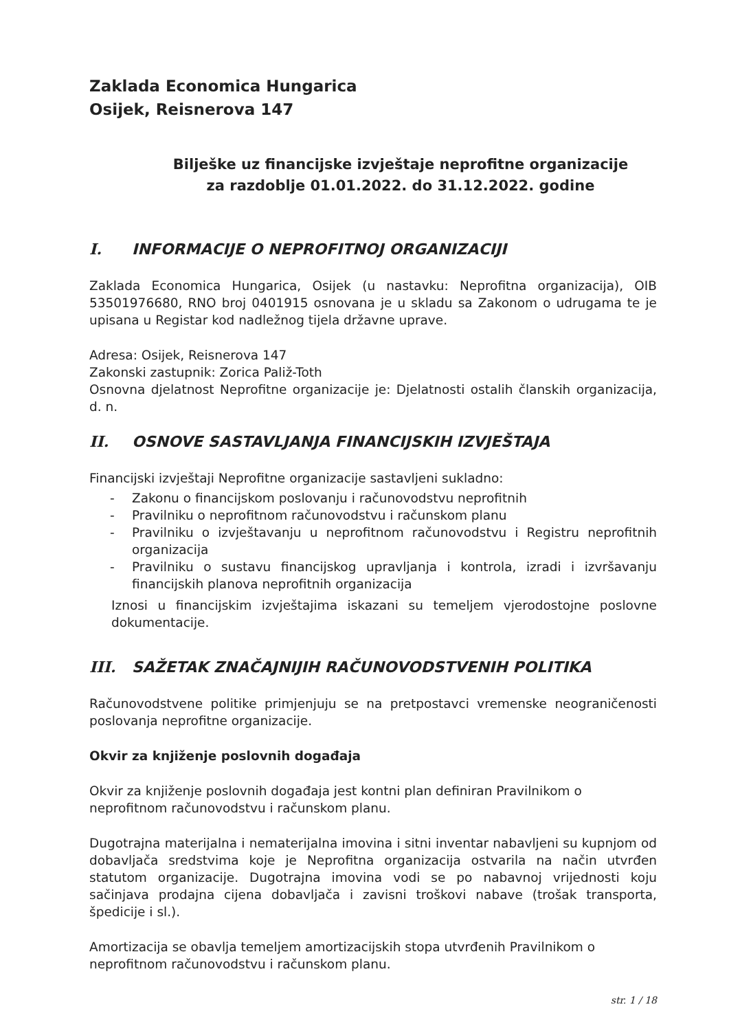Zaklada Economica Hungarica
Osijek, Reisnerova 147
Bilješke uz financijske izvještaje neprofitne organizacije
za razdoblje 01.01.2022. do 31.12.2022. godine
I. INFORMACIJE O NEPROFITNOJ ORGANIZACIJI
Zaklada Economica Hungarica, Osijek (u nastavku: Neprofitna organizacija), OIB 53501976680, RNO broj 0401915 osnovana je u skladu sa Zakonom o udrugama te je upisana u Registar kod nadležnog tijela državne uprave.
Adresa: Osijek, Reisnerova 147
Zakonski zastupnik: Zorica Paliž-Toth
Osnovna djelatnost Neprofitne organizacije je: Djelatnosti ostalih članskih organizacija, d. n.
II. OSNOVE SASTAVLJANJA FINANCIJSKIH IZVJEŠTAJA
Financijski izvještaji Neprofitne organizacije sastavljeni sukladno:
- Zakonu o financijskom poslovanju i računovodstvu neprofitnih
- Pravilniku o neprofitnom računovodstvu i računskom planu
- Pravilniku o izvještavanju u neprofitnom računovodstvu i Registru neprofitnih organizacija
- Pravilniku o sustavu financijskog upravljanja i kontrola, izradi i izvršavanju financijskih planova neprofitnih organizacija
Iznosi u financijskim izvještajima iskazani su temeljem vjerodostojne poslovne dokumentacije.
III. SAŽETAK ZNAČAJNIJIH RAČUNOVODSTVENIH POLITIKA
Računovodstvene politike primjenjuju se na pretpostavci vremenske neograničenosti poslovanja neprofitne organizacije.
Okvir za knjiženje poslovnih događaja
Okvir za knjiženje poslovnih događaja jest kontni plan definiran Pravilnikom o neprofitnom računovodstvu i računskom planu.
Dugotrajna materijalna i nematerijalna imovina i sitni inventar nabavljeni su kupnjom od dobavljača sredstvima koje je Neprofitna organizacija ostvarila na način utvrđen statutom organizacije. Dugotrajna imovina vodi se po nabavnoj vrijednosti koju sačinjava prodajna cijena dobavljača i zavisni troškovi nabave (trošak transporta, špedicije i sl.).
Amortizacija se obavlja temeljem amortizacijskih stopa utvrđenih Pravilnikom o neprofitnom računovodstvu i računskom planu.
str. 1 / 18